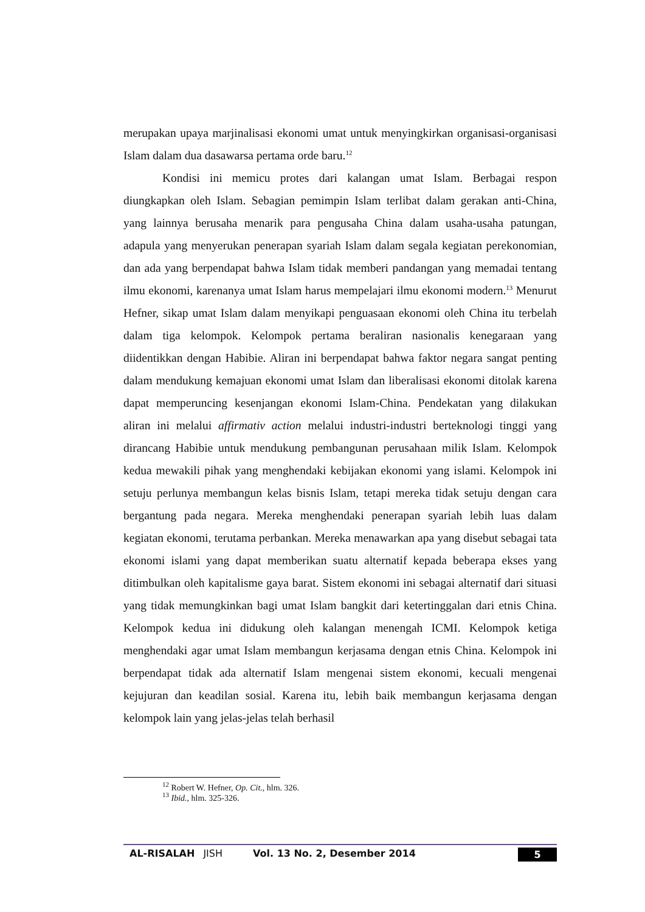merupakan upaya marjinalisasi ekonomi umat untuk menyingkirkan organisasi-organisasi Islam dalam dua dasawarsa pertama orde baru.<sup>12</sup>
Kondisi ini memicu protes dari kalangan umat Islam. Berbagai respon diungkapkan oleh Islam. Sebagian pemimpin Islam terlibat dalam gerakan anti-China, yang lainnya berusaha menarik para pengusaha China dalam usaha-usaha patungan, adapula yang menyerukan penerapan syariah Islam dalam segala kegiatan perekonomian, dan ada yang berpendapat bahwa Islam tidak memberi pandangan yang memadai tentang ilmu ekonomi, karenanya umat Islam harus mempelajari ilmu ekonomi modern.<sup>13</sup> Menurut Hefner, sikap umat Islam dalam menyikapi penguasaan ekonomi oleh China itu terbelah dalam tiga kelompok. Kelompok pertama beraliran nasionalis kenegaraan yang diidentikkan dengan Habibie. Aliran ini berpendapat bahwa faktor negara sangat penting dalam mendukung kemajuan ekonomi umat Islam dan liberalisasi ekonomi ditolak karena dapat memperuncing kesenjangan ekonomi Islam-China. Pendekatan yang dilakukan aliran ini melalui affirmativ action melalui industri-industri berteknologi tinggi yang dirancang Habibie untuk mendukung pembangunan perusahaan milik Islam. Kelompok kedua mewakili pihak yang menghendaki kebijakan ekonomi yang islami. Kelompok ini setuju perlunya membangun kelas bisnis Islam, tetapi mereka tidak setuju dengan cara bergantung pada negara. Mereka menghendaki penerapan syariah lebih luas dalam kegiatan ekonomi, terutama perbankan. Mereka menawarkan apa yang disebut sebagai tata ekonomi islami yang dapat memberikan suatu alternatif kepada beberapa ekses yang ditimbulkan oleh kapitalisme gaya barat. Sistem ekonomi ini sebagai alternatif dari situasi yang tidak memungkinkan bagi umat Islam bangkit dari ketertinggalan dari etnis China. Kelompok kedua ini didukung oleh kalangan menengah ICMI. Kelompok ketiga menghendaki agar umat Islam membangun kerjasama dengan etnis China. Kelompok ini berpendapat tidak ada alternatif Islam mengenai sistem ekonomi, kecuali mengenai kejujuran dan keadilan sosial. Karena itu, lebih baik membangun kerjasama dengan kelompok lain yang jelas-jelas telah berhasil
<sup>12</sup> Robert W. Hefner, Op. Cit., hlm. 326.
<sup>13</sup> Ibid., hlm. 325-326.
AL-RISALAH JISH Vol. 13 No. 2, Desember 2014 5